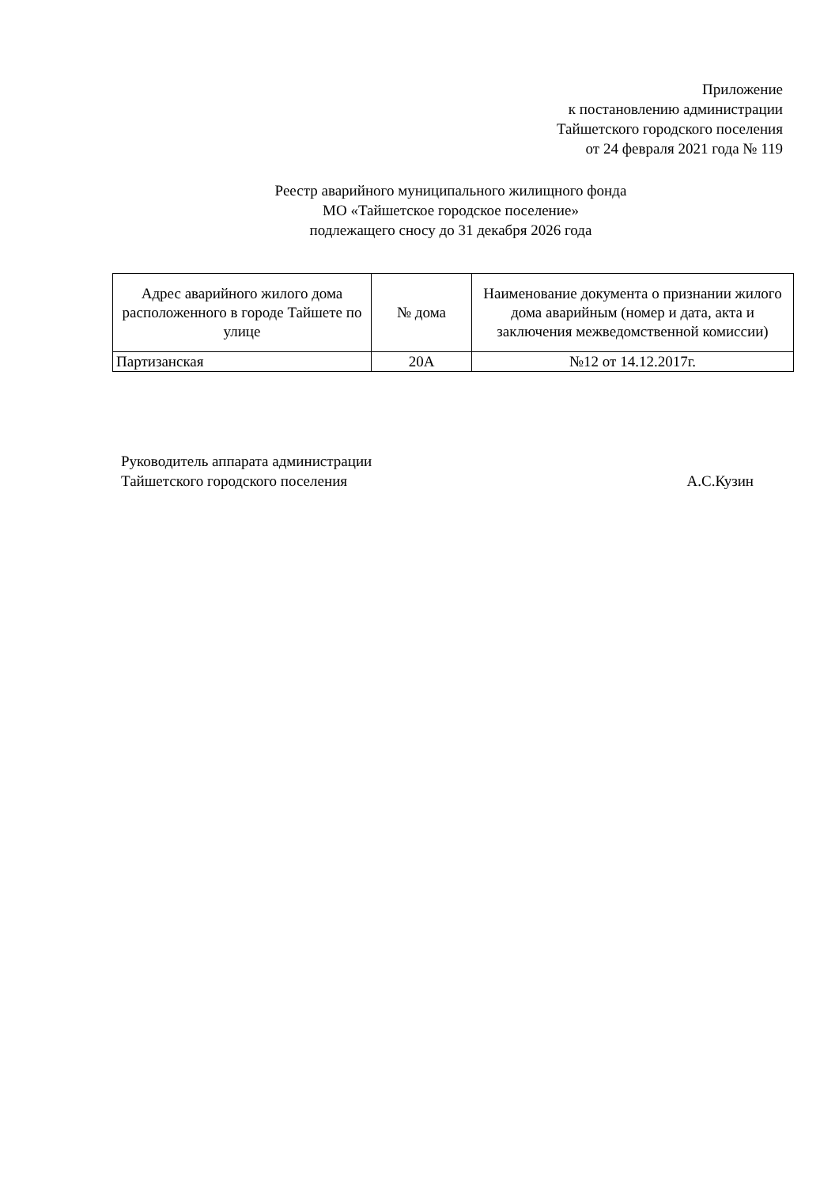Приложение
к постановлению администрации
Тайшетского городского поселения
от 24 февраля 2021 года № 119
Реестр аварийного муниципального жилищного фонда
МО «Тайшетское городское поселение»
подлежащего сносу до 31 декабря 2026 года
| Адрес аварийного жилого дома расположенного в городе Тайшете по улице | № дома | Наименование документа о признании жилого дома аварийным (номер и дата, акта и заключения межведомственной комиссии) |
| --- | --- | --- |
| Партизанская | 20А | №12 от 14.12.2017г. |
Руководитель аппарата администрации
Тайшетского городского поселения А.С.Кузин